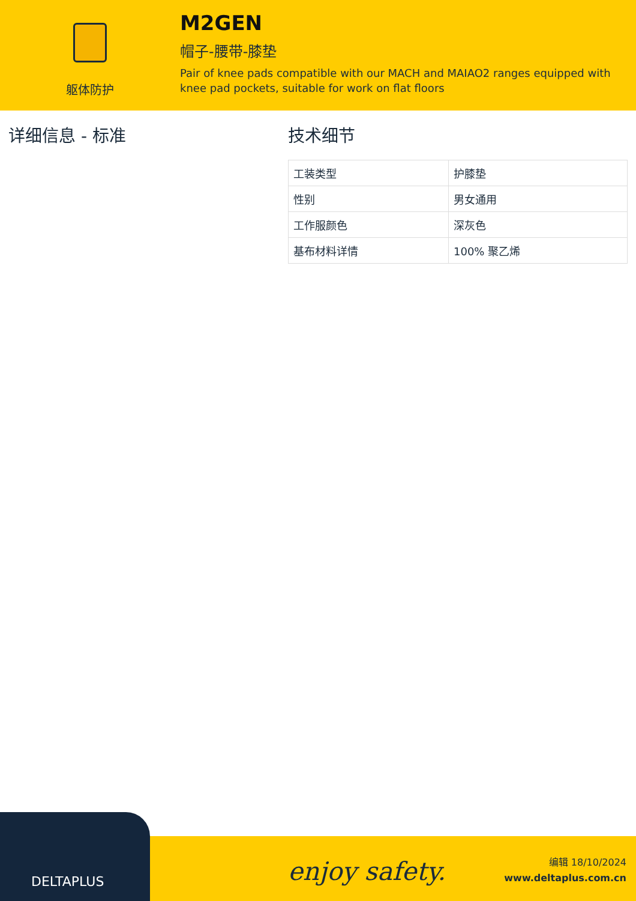躯体防护
M2GEN
帽子-腰带-膝垫
Pair of knee pads compatible with our MACH and MAIAO2 ranges equipped with knee pad pockets, suitable for work on flat floors
详细信息 - 标准 技术细节
| 工装类型 | 护膝垫 |
| 性别 | 男女通用 |
| 工作服颜色 | 深灰色 |
| 基布材料详情 | 100% 聚乙烯 |
enjoy safety.
编辑 18/10/2024
www.deltaplus.com.cn
DELTAPLUS